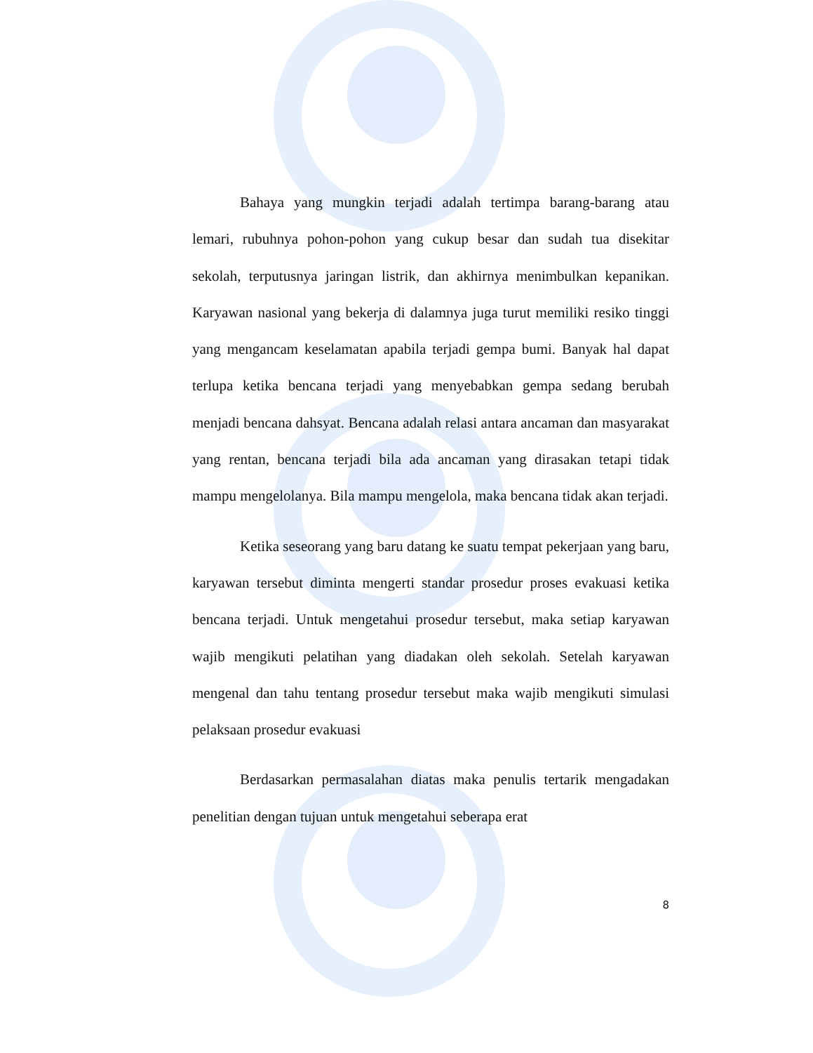Bahaya yang mungkin terjadi adalah tertimpa barang-barang atau lemari, rubuhnya pohon-pohon yang cukup besar dan sudah tua disekitar sekolah, terputusnya jaringan listrik, dan akhirnya menimbulkan kepanikan. Karyawan nasional yang bekerja di dalamnya juga turut memiliki resiko tinggi yang mengancam keselamatan apabila terjadi gempa bumi. Banyak hal dapat terlupa ketika bencana terjadi yang menyebabkan gempa sedang berubah menjadi bencana dahsyat. Bencana adalah relasi antara ancaman dan masyarakat yang rentan, bencana terjadi bila ada ancaman yang dirasakan tetapi tidak mampu mengelolanya. Bila mampu mengelola, maka bencana tidak akan terjadi.
Ketika seseorang yang baru datang ke suatu tempat pekerjaan yang baru, karyawan tersebut diminta mengerti standar prosedur proses evakuasi ketika bencana terjadi. Untuk mengetahui prosedur tersebut, maka setiap karyawan wajib mengikuti pelatihan yang diadakan oleh sekolah. Setelah karyawan mengenal dan tahu tentang prosedur tersebut maka wajib mengikuti simulasi pelaksaan prosedur evakuasi
Berdasarkan permasalahan diatas maka penulis tertarik mengadakan penelitian dengan tujuan untuk mengetahui seberapa erat
8